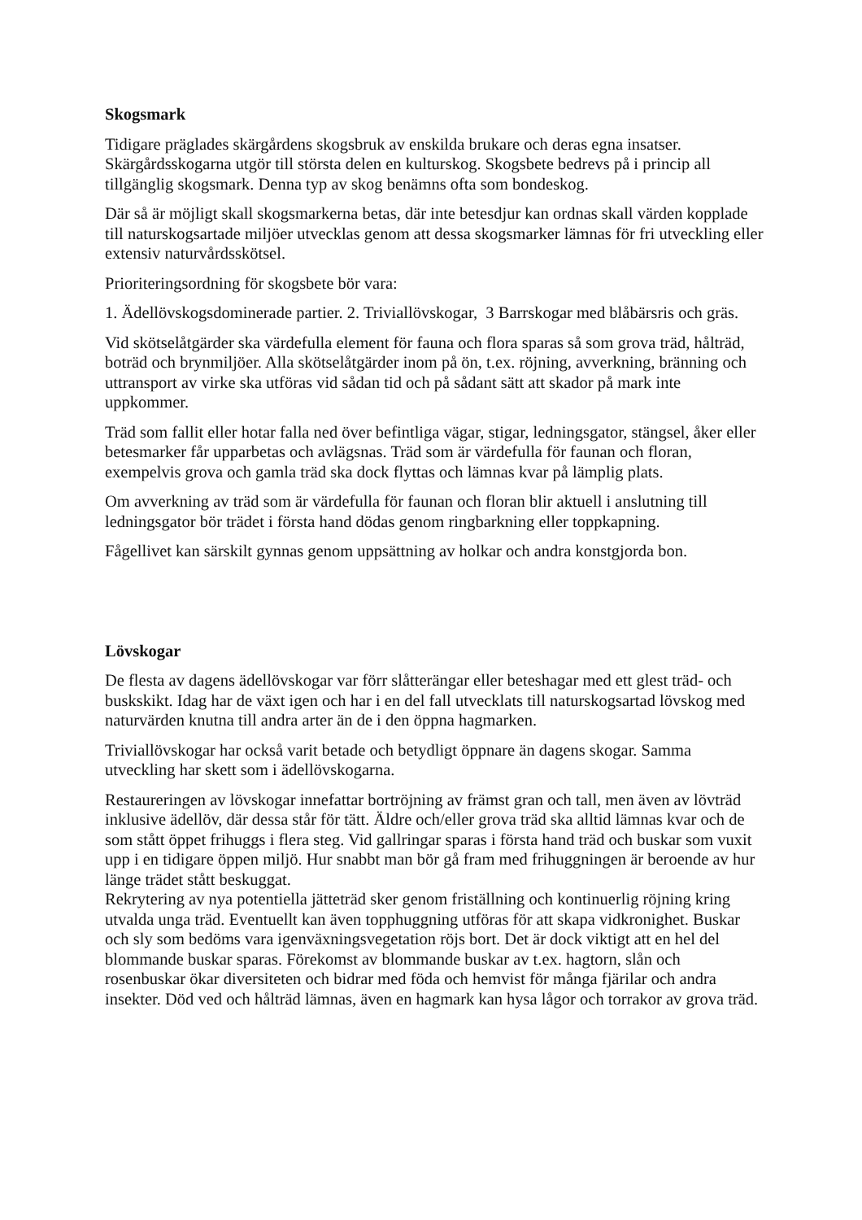Skogsmark
Tidigare präglades skärgårdens skogsbruk av enskilda brukare och deras egna insatser. Skärgårdsskogarna utgör till största delen en kulturskog. Skogsbete bedrevs på i princip all tillgänglig skogsmark. Denna typ av skog benämns ofta som bondeskog.
Där så är möjligt skall skogsmarkerna betas, där inte betesdjur kan ordnas skall värden kopplade till naturskogsartade miljöer utvecklas genom att dessa skogsmarker lämnas för fri utveckling eller extensiv naturvårdsskötsel.
Prioriteringsordning för skogsbete bör vara:
1. Ädellövskogsdominerade partier. 2. Triviallövskogar, 3 Barrskogar med blåbärsris och gräs.
Vid skötselåtgärder ska värdefulla element för fauna och flora sparas så som grova träd, hålträd, boträd och brynmiljöer. Alla skötselåtgärder inom på ön, t.ex. röjning, avverkning, bränning och uttransport av virke ska utföras vid sådan tid och på sådant sätt att skador på mark inte uppkommer.
Träd som fallit eller hotar falla ned över befintliga vägar, stigar, ledningsgator, stängsel, åker eller betesmarker får upparbetas och avlägsnas. Träd som är värdefulla för faunan och floran, exempelvis grova och gamla träd ska dock flyttas och lämnas kvar på lämplig plats.
Om avverkning av träd som är värdefulla för faunan och floran blir aktuell i anslutning till ledningsgator bör trädet i första hand dödas genom ringbarkning eller toppkapning.
Fågellivet kan särskilt gynnas genom uppsättning av holkar och andra konstgjorda bon.
Lövskogar
De flesta av dagens ädellövskogar var förr slåtterängar eller beteshagar med ett glest träd- och buskskikt. Idag har de växt igen och har i en del fall utvecklats till naturskogsartad lövskog med naturvärden knutna till andra arter än de i den öppna hagmarken.
Triviallövskogar har också varit betade och betydligt öppnare än dagens skogar. Samma utveckling har skett som i ädellövskogarna.
Restaureringen av lövskogar innefattar bortröjning av främst gran och tall, men även av lövträd inklusive ädellöv, där dessa står för tätt. Äldre och/eller grova träd ska alltid lämnas kvar och de som stått öppet frihuggs i flera steg. Vid gallringar sparas i första hand träd och buskar som vuxit upp i en tidigare öppen miljö. Hur snabbt man bör gå fram med frihuggningen är beroende av hur länge trädet stått beskuggat.
Rekrytering av nya potentiella jätteträd sker genom friställning och kontinuerlig röjning kring utvalda unga träd. Eventuellt kan även topphuggning utföras för att skapa vidkronighet. Buskar och sly som bedöms vara igenväxningsvegetation röjs bort. Det är dock viktigt att en hel del blommande buskar sparas. Förekomst av blommande buskar av t.ex. hagtorn, slån och rosenbuskar ökar diversiteten och bidrar med föda och hemvist för många fjärilar och andra insekter. Död ved och hålträd lämnas, även en hagmark kan hysa lågor och torrakor av grova träd.